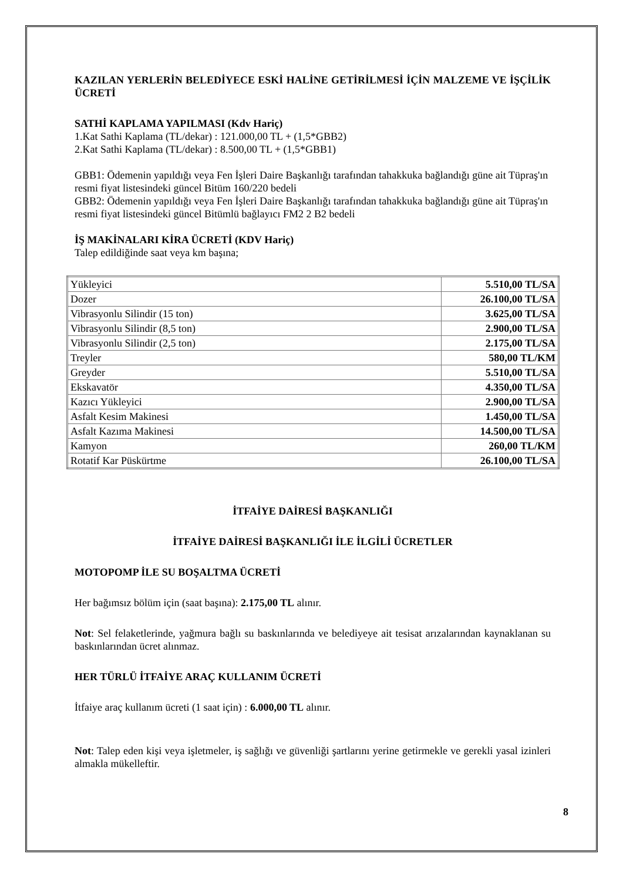KAZILAN YERLERİN BELEDİYECE ESKİ HALİNE GETİRİLMESİ İÇİN MALZEME VE İŞÇİLİK ÜCRETİ
SATHİ KAPLAMA YAPILMASI (Kdv Hariç)
1.Kat Sathi Kaplama (TL/dekar) : 121.000,00 TL + (1,5*GBB2)
2.Kat Sathi Kaplama (TL/dekar) : 8.500,00 TL + (1,5*GBB1)
GBB1: Ödemenin yapıldığı veya Fen İşleri Daire Başkanlığı tarafından tahakkuka bağlandığı güne ait Tüpraş'ın resmi fiyat listesindeki güncel Bitüm 160/220 bedeli
GBB2: Ödemenin yapıldığı veya Fen İşleri Daire Başkanlığı tarafından tahakkuka bağlandığı güne ait Tüpraş'ın resmi fiyat listesindeki güncel Bitümlü bağlayıcı FM2 2 B2 bedeli
İŞ MAKİNALARI KİRA ÜCRETİ (KDV Hariç)
Talep edildiğinde saat veya km başına;
| Yükleyici | 5.510,00 TL/SA |
| Dozer | 26.100,00 TL/SA |
| Vibrasyonlu Silindir (15 ton) | 3.625,00 TL/SA |
| Vibrasyonlu Silindir (8,5 ton) | 2.900,00 TL/SA |
| Vibrasyonlu Silindir (2,5 ton) | 2.175,00 TL/SA |
| Treyler | 580,00 TL/KM |
| Greyder | 5.510,00 TL/SA |
| Ekskavatör | 4.350,00 TL/SA |
| Kazıcı Yükleyici | 2.900,00 TL/SA |
| Asfalt Kesim Makinesi | 1.450,00 TL/SA |
| Asfalt Kazıma Makinesi | 14.500,00 TL/SA |
| Kamyon | 260,00 TL/KM |
| Rotatif Kar Püskürtme | 26.100,00 TL/SA |
İTFAİYE DAİRESİ BAŞKANLIĞI
İTFAİYE DAİRESİ BAŞKANLIĞI İLE İLGİLİ ÜCRETLER
MOTOPOMP İLE SU BOŞALTMA ÜCRETİ
Her bağımsız bölüm için (saat başına): 2.175,00 TL alınır.
Not: Sel felaketlerinde, yağmura bağlı su baskınlarında ve belediyeye ait tesisat arızalarından kaynaklanan su baskınlarından ücret alınmaz.
HER TÜRLÜ İTFAİYE ARAÇ KULLANIM ÜCRETİ
İtfaiye araç kullanım ücreti (1 saat için) : 6.000,00 TL alınır.
Not: Talep eden kişi veya işletmeler, iş sağlığı ve güvenliği şartlarını yerine getirmekle ve gerekli yasal izinleri almakla mükelleftir.
8